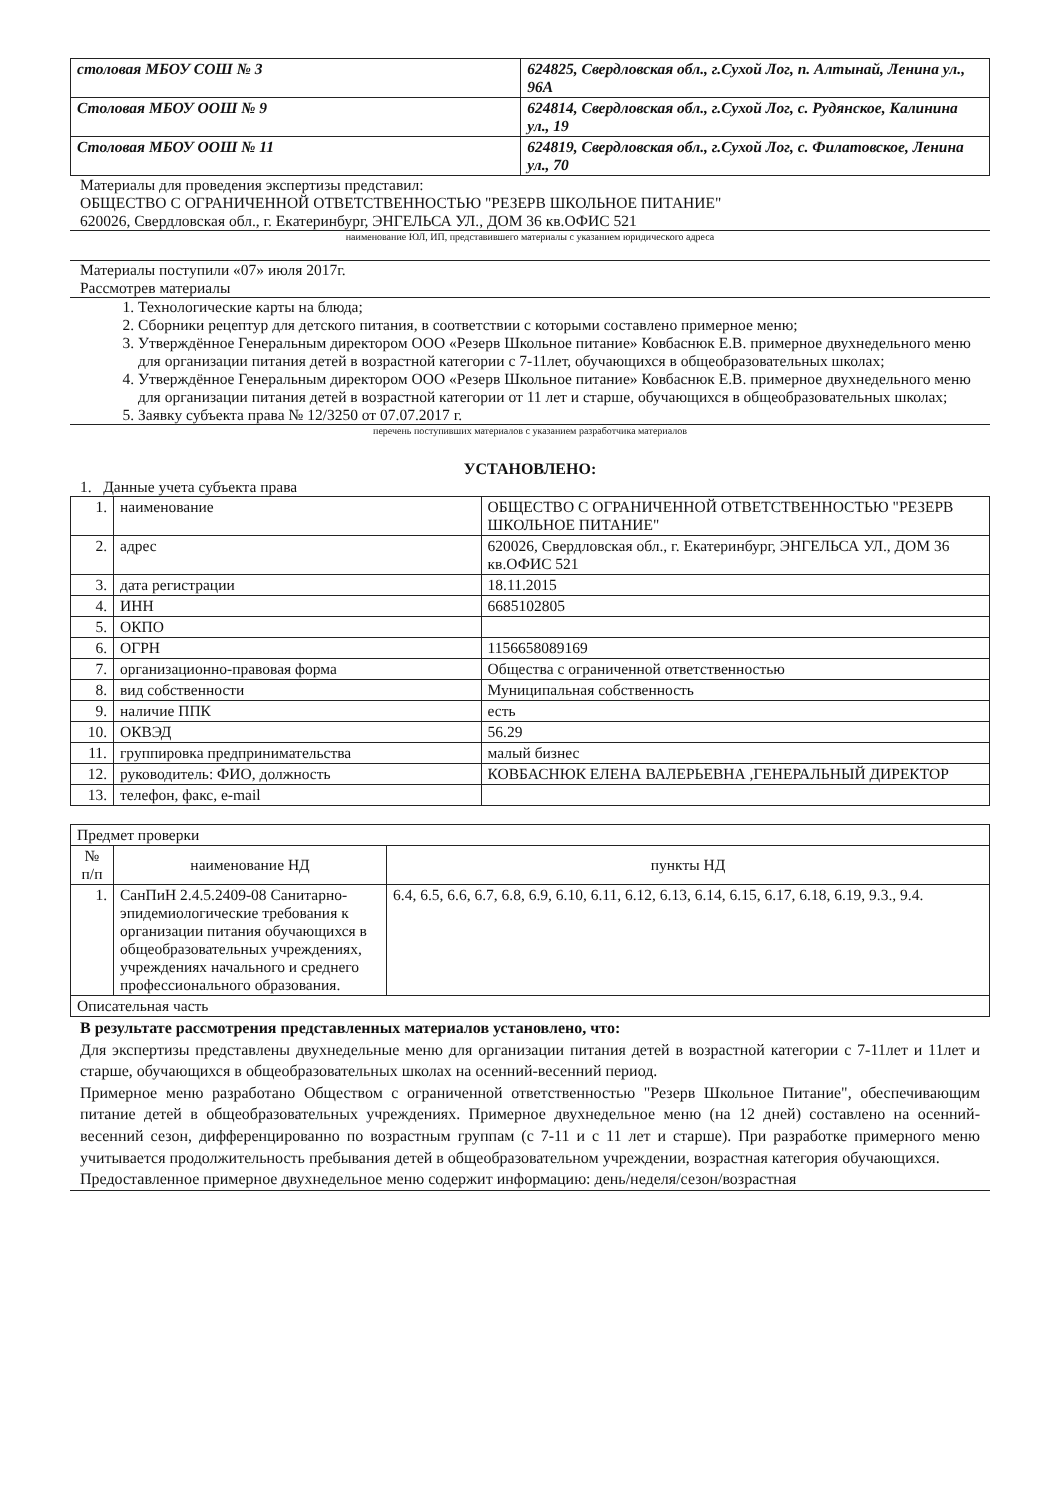| столовая МБОУ СОШ № 3 | 624825, Свердловская обл., г.Сухой Лог, п. Алтынай, Ленина ул., 96А |
| Столовая МБОУ ООШ № 9 | 624814, Свердловская обл., г.Сухой Лог, с. Рудянское, Калинина ул., 19 |
| Столовая МБОУ ООШ № 11 | 624819, Свердловская обл., г.Сухой Лог, с. Филатовское, Ленина ул., 70 |
Материалы для проведения экспертизы представил:
ОБЩЕСТВО С ОГРАНИЧЕННОЙ ОТВЕТСТВЕННОСТЬЮ "РЕЗЕРВ ШКОЛЬНОЕ ПИТАНИЕ"
620026, Свердловская обл., г. Екатеринбург, ЭНГЕЛЬСА УЛ., ДОМ 36 кв.ОФИС 521
наименование ЮЛ, ИП, представившего материалы с указанием юридического адреса
Материалы поступили «07» июля 2017г.
Рассмотрев материалы
1. Технологические карты на блюда;
2. Сборники рецептур для детского питания, в соответствии с которыми составлено примерное меню;
3. Утверждённое Генеральным директором ООО «Резерв Школьное питание» Ковбаснюк Е.В. примерное двухнедельного меню для организации питания детей в возрастной категории с 7-11лет, обучающихся в общеобразовательных школах;
4. Утверждённое Генеральным директором ООО «Резерв Школьное питание» Ковбаснюк Е.В. примерное двухнедельного меню для организации питания детей в возрастной категории от 11 лет и старше, обучающихся в общеобразовательных школах;
5. Заявку субъекта права № 12/3250 от 07.07.2017 г.
перечень поступивших материалов с указанием разработчика материалов
УСТАНОВЛЕНО:
1. Данные учета субъекта права
| 1. | наименование | ОБЩЕСТВО С ОГРАНИЧЕННОЙ ОТВЕТСТВЕННОСТЬЮ "РЕЗЕРВ ШКОЛЬНОЕ ПИТАНИЕ" |
| 2. | адрес | 620026, Свердловская обл., г. Екатеринбург, ЭНГЕЛЬСА УЛ., ДОМ 36 кв.ОФИС 521 |
| 3. | дата регистрации | 18.11.2015 |
| 4. | ИНН | 6685102805 |
| 5. | ОКПО | |
| 6. | ОГРН | 1156658089169 |
| 7. | организационно-правовая форма | Общества с ограниченной ответственностью |
| 8. | вид собственности | Муниципальная собственность |
| 9. | наличие ППК | есть |
| 10. | ОКВЭД | 56.29 |
| 11. | группировка предпринимательства | малый бизнес |
| 12. | руководитель: ФИО, должность | КОВБАСНЮК ЕЛЕНА ВАЛЕРЬЕВНА ,ГЕНЕРАЛЬНЫЙ ДИРЕКТОР |
| 13. | телефон, факс, e-mail | |
| Предмет проверки | | |
| № п/п | наименование НД | пункты НД |
| 1. | СанПиН 2.4.5.2409-08 Санитарно-эпидемиологические требования к организации питания обучающихся в общеобразовательных учреждениях, учреждениях начального и среднего профессионального образования. | 6.4, 6.5, 6.6, 6.7, 6.8, 6.9, 6.10, 6.11, 6.12, 6.13, 6.14, 6.15, 6.17, 6.18, 6.19, 9.3., 9.4. |
| Описательная часть | | |
В результате рассмотрения представленных материалов установлено, что:
Для экспертизы представлены двухнедельные меню для организации питания детей в возрастной категории с 7-11лет и 11лет и старше, обучающихся в общеобразовательных школах на осенний-весенний период.
Примерное меню разработано Обществом с ограниченной ответственностью "Резерв Школьное Питание", обеспечивающим питание детей в общеобразовательных учреждениях. Примерное двухнедельное меню (на 12 дней) составлено на осенний-весенний сезон, дифференцированно по возрастным группам (с 7-11 и с 11 лет и старше). При разработке примерного меню учитывается продолжительность пребывания детей в общеобразовательном учреждении, возрастная категория обучающихся.
Предоставленное примерное двухнедельное меню содержит информацию: день/неделя/сезон/возрастная